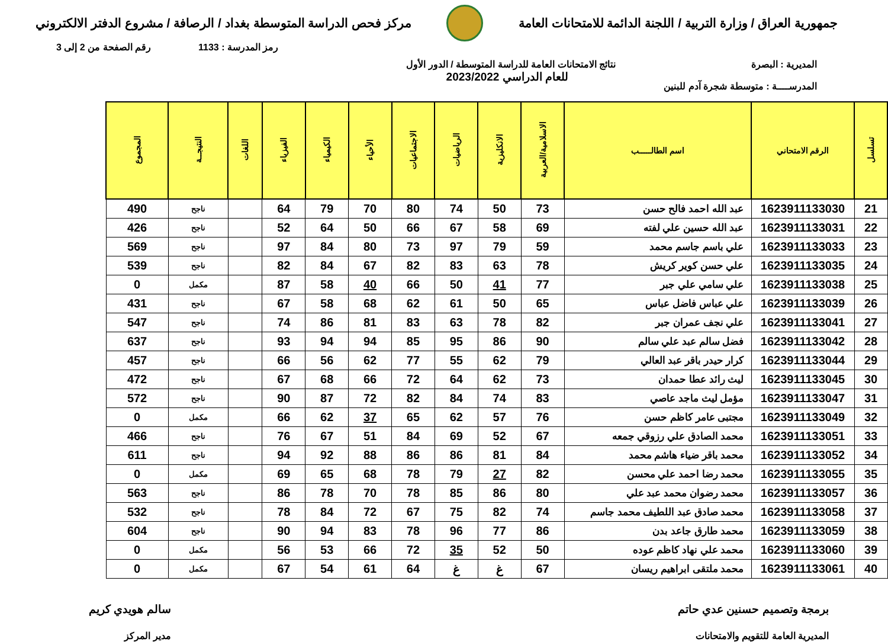جمهورية العراق / وزارة التربية / اللجنة الدائمة للامتحانات العامة
مركز فحص الدراسة المتوسطة بغداد / الرصافة / مشروع الدفتر الالكتروني
رمز المدرسة : 1133 رقم الصفحة من 2 إلى 3
المديرية : البصرة
المدرســــة : متوسطة شجرة آدم للبنين
نتائج الامتحانات العامة للدراسة المتوسطة / الدور الأول
للعام الدراسي 2023/2022
| تسلسل | الرقم الامتحاني | اسم الطالـــــب | الاسلامية/العربية | الانكليزية | الرياضيات | الاجتماعيات | الأحياء | الكيمياء | الفيزياء | اللغات | النتيجــة | المجموع |
| --- | --- | --- | --- | --- | --- | --- | --- | --- | --- | --- | --- | --- |
| 21 | 1623911133030 | عبد الله احمد فالح حسن | 73 | 50 | 74 | 80 | 70 | 79 | 64 | | ناجح | 490 |
| 22 | 1623911133031 | عبد الله حسين علي لفته | 69 | 58 | 67 | 66 | 50 | 64 | 52 | | ناجح | 426 |
| 23 | 1623911133033 | علي باسم جاسم محمد | 59 | 79 | 97 | 73 | 80 | 84 | 97 | | ناجح | 569 |
| 24 | 1623911133035 | علي حسن كوير كريش | 78 | 63 | 83 | 82 | 67 | 84 | 82 | | ناجح | 539 |
| 25 | 1623911133038 | علي سامي علي جبر | 77 | 41 | 50 | 66 | 40 | 58 | 87 | | مكمل | 0 |
| 26 | 1623911133039 | علي عباس فاضل عباس | 65 | 50 | 61 | 62 | 68 | 58 | 67 | | ناجح | 431 |
| 27 | 1623911133041 | علي نجف عمران جبر | 82 | 78 | 63 | 83 | 81 | 86 | 74 | | ناجح | 547 |
| 28 | 1623911133042 | فضل سالم عبد علي سالم | 90 | 86 | 95 | 85 | 94 | 94 | 93 | | ناجح | 637 |
| 29 | 1623911133044 | كرار حيدر باقر عبد العالي | 79 | 62 | 55 | 77 | 62 | 56 | 66 | | ناجح | 457 |
| 30 | 1623911133045 | ليث رائد عطا حمدان | 73 | 62 | 64 | 72 | 66 | 68 | 67 | | ناجح | 472 |
| 31 | 1623911133047 | مؤمل ليث ماجد عاصي | 83 | 74 | 84 | 82 | 72 | 87 | 90 | | ناجح | 572 |
| 32 | 1623911133049 | مجتبى عامر كاظم حسن | 76 | 57 | 62 | 65 | 37 | 62 | 66 | | مكمل | 0 |
| 33 | 1623911133051 | محمد الصادق علي رزوقي جمعه | 67 | 52 | 69 | 84 | 51 | 67 | 76 | | ناجح | 466 |
| 34 | 1623911133052 | محمد باقر ضياء هاشم محمد | 84 | 81 | 86 | 86 | 88 | 92 | 94 | | ناجح | 611 |
| 35 | 1623911133055 | محمد رضا احمد علي محسن | 82 | 27 | 79 | 78 | 68 | 65 | 69 | | مكمل | 0 |
| 36 | 1623911133057 | محمد رضوان محمد عبد علي | 80 | 86 | 85 | 78 | 70 | 78 | 86 | | ناجح | 563 |
| 37 | 1623911133058 | محمد صادق عبد اللطيف محمد جاسم | 74 | 82 | 75 | 67 | 72 | 84 | 78 | | ناجح | 532 |
| 38 | 1623911133059 | محمد طارق جاعد بدن | 86 | 77 | 96 | 78 | 83 | 94 | 90 | | ناجح | 604 |
| 39 | 1623911133060 | محمد علي نهاد كاظم عوده | 50 | 52 | 35 | 72 | 66 | 53 | 56 | | مكمل | 0 |
| 40 | 1623911133061 | محمد ملتقى ابراهيم ريسان | 67 | غ | غ | 64 | 61 | 54 | 67 | | مكمل | 0 |
برمجة وتصميم حسنين عدي حاتم
المديرية العامة للتقويم والامتحانات
سالم هويدي كريم
مدير المركز